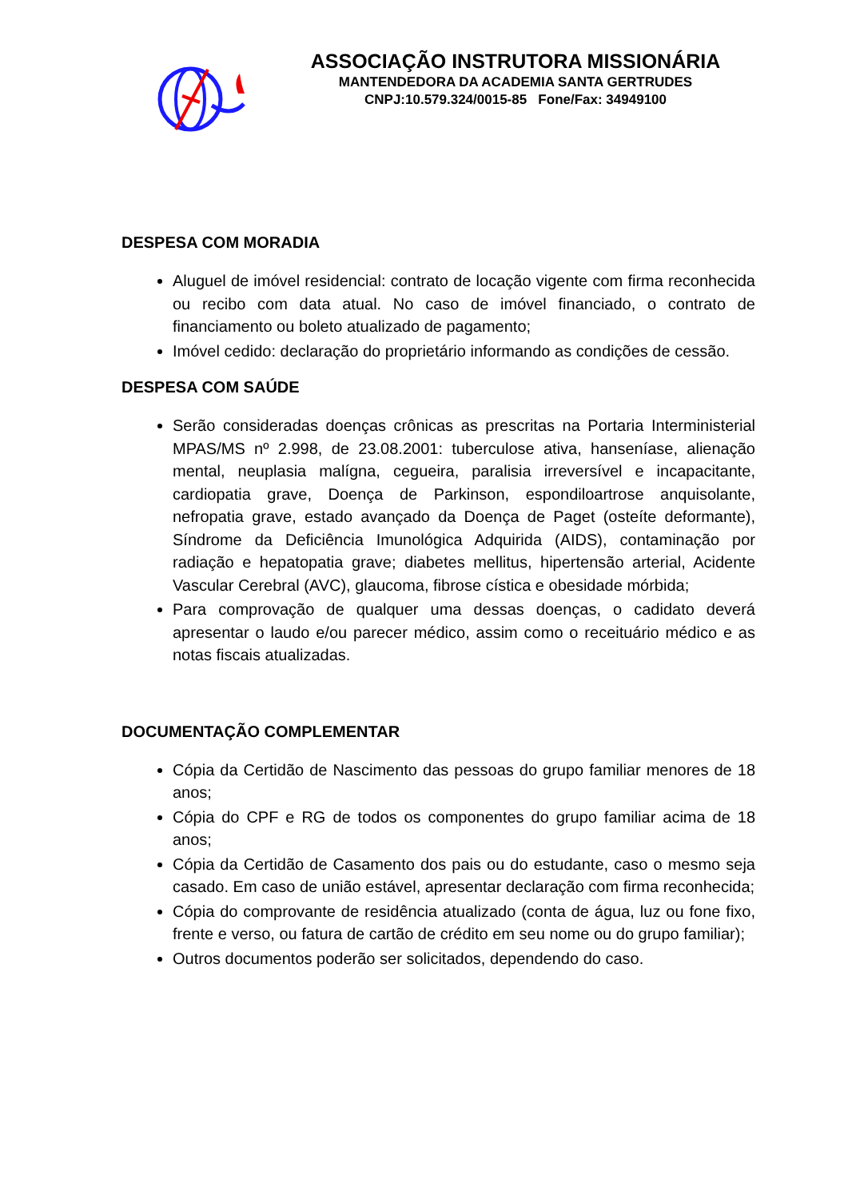ASSOCIAÇÃO INSTRUTORA MISSIONÁRIA
MANTENDEDORA DA ACADEMIA SANTA GERTRUDES
CNPJ:10.579.324/0015-85 Fone/Fax: 34949100
DESPESA COM MORADIA
Aluguel de imóvel residencial: contrato de locação vigente com firma reconhecida ou recibo com data atual. No caso de imóvel financiado, o contrato de financiamento ou boleto atualizado de pagamento;
Imóvel cedido: declaração do proprietário informando as condições de cessão.
DESPESA COM SAÚDE
Serão consideradas doenças crônicas as prescritas na Portaria Interministerial MPAS/MS nº 2.998, de 23.08.2001: tuberculose ativa, hanseníase, alienação mental, neuplasia malígna, cegueira, paralisia irreversível e incapacitante, cardiopatia grave, Doença de Parkinson, espondiloartrose anquisolante, nefropatia grave, estado avançado da Doença de Paget (osteíte deformante), Síndrome da Deficiência Imunológica Adquirida (AIDS), contaminação por radiação e hepatopatia grave; diabetes mellitus, hipertensão arterial, Acidente Vascular Cerebral (AVC), glaucoma, fibrose cística e obesidade mórbida;
Para comprovação de qualquer uma dessas doenças, o cadidato deverá apresentar o laudo e/ou parecer médico, assim como o receituário médico e as notas fiscais atualizadas.
DOCUMENTAÇÃO COMPLEMENTAR
Cópia da Certidão de Nascimento das pessoas do grupo familiar menores de 18 anos;
Cópia do CPF e RG de todos os componentes do grupo familiar acima de 18 anos;
Cópia da Certidão de Casamento dos pais ou do estudante, caso o mesmo seja casado. Em caso de união estável, apresentar declaração com firma reconhecida;
Cópia do comprovante de residência atualizado (conta de água, luz ou fone fixo, frente e verso, ou fatura de cartão de crédito em seu nome ou do grupo familiar);
Outros documentos poderão ser solicitados, dependendo do caso.